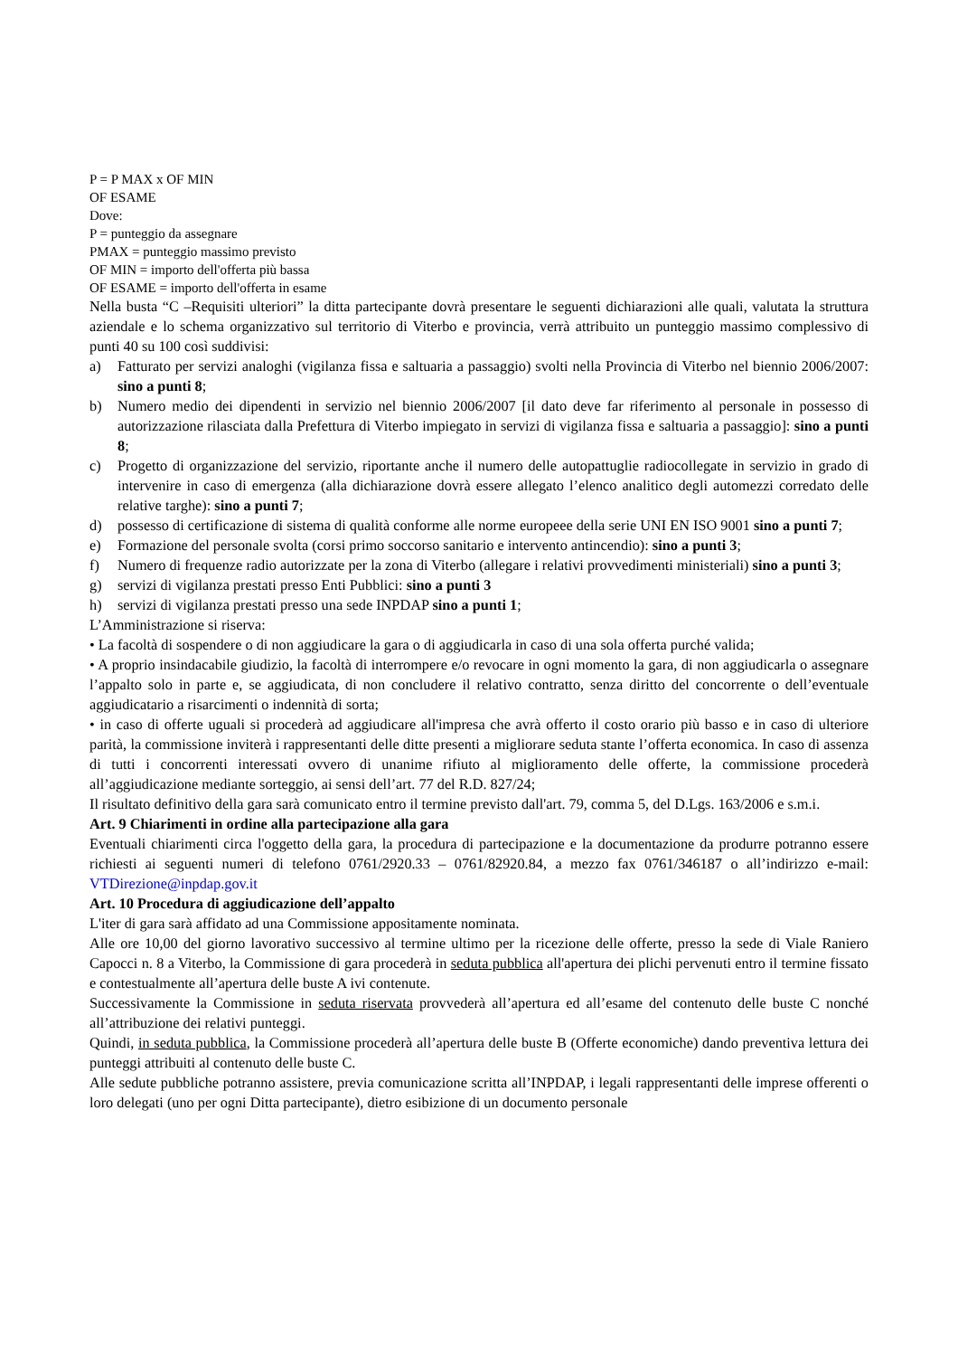P = P MAX x OF MIN
OF ESAME
Dove:
P = punteggio da assegnare
PMAX = punteggio massimo previsto
OF MIN = importo dell'offerta più bassa
OF ESAME = importo dell'offerta in esame
Nella busta “C –Requisiti ulteriori” la ditta partecipante dovrà presentare le seguenti dichiarazioni alle quali, valutata la struttura aziendale e lo schema organizzativo sul territorio di Viterbo e provincia, verrà attribuito un punteggio massimo complessivo di punti 40 su 100 così suddivisi:
a) Fatturato per servizi analoghi (vigilanza fissa e saltuaria a passaggio) svolti nella Provincia di Viterbo nel biennio 2006/2007: sino a punti 8;
b) Numero medio dei dipendenti in servizio nel biennio 2006/2007 [il dato deve far riferimento al personale in possesso di autorizzazione rilasciata dalla Prefettura di Viterbo impiegato in servizi di vigilanza fissa e saltuaria a passaggio]: sino a punti 8;
c) Progetto di organizzazione del servizio, riportante anche il numero delle autopattuglie radiocollegate in servizio in grado di intervenire in caso di emergenza (alla dichiarazione dovrà essere allegato l’elenco analitico degli automezzi corredato delle relative targhe): sino a punti 7;
d) possesso di certificazione di sistema di qualità conforme alle norme europeee della serie UNI EN ISO 9001 sino a punti 7;
e) Formazione del personale svolta (corsi primo soccorso sanitario e intervento antincendio): sino a punti 3;
f) Numero di frequenze radio autorizzate per la zona di Viterbo (allegare i relativi provvedimenti ministeriali) sino a punti 3;
g) servizi di vigilanza prestati presso Enti Pubblici: sino a punti 3
h) servizi di vigilanza prestati presso una sede INPDAP sino a punti 1;
L’Amministrazione si riserva:
• La facoltà di sospendere o di non aggiudicare la gara o di aggiudicarla in caso di una sola offerta purché valida;
• A proprio insindacabile giudizio, la facoltà di interrompere e/o revocare in ogni momento la gara, di non aggiudicarla o assegnare l’appalto solo in parte e, se aggiudicata, di non concludere il relativo contratto, senza diritto del concorrente o dell’eventuale aggiudicatario a risarcimenti o indennità di sorta;
• in caso di offerte uguali si procederà ad aggiudicare all'impresa che avrà offerto il costo orario più basso e in caso di ulteriore parità, la commissione inviterà i rappresentanti delle ditte presenti a migliorare seduta stante l’offerta economica. In caso di assenza di tutti i concorrenti interessati ovvero di unanime rifiuto al miglioramento delle offerte, la commissione procederà all’aggiudicazione mediante sorteggio, ai sensi dell’art. 77 del R.D. 827/24;
Il risultato definitivo della gara sarà comunicato entro il termine previsto dall'art. 79, comma 5, del D.Lgs. 163/2006 e s.m.i.
Art. 9 Chiarimenti in ordine alla partecipazione alla gara
Eventuali chiarimenti circa l'oggetto della gara, la procedura di partecipazione e la documentazione da produrre potranno essere richiesti ai seguenti numeri di telefono 0761/2920.33 – 0761/82920.84, a mezzo fax 0761/346187 o all’indirizzo e-mail: VTDirezione@inpdap.gov.it
Art. 10 Procedura di aggiudicazione dell’appalto
L'iter di gara sarà affidato ad una Commissione appositamente nominata.
Alle ore 10,00 del giorno lavorativo successivo al termine ultimo per la ricezione delle offerte, presso la sede di Viale Raniero Capocci n. 8 a Viterbo, la Commissione di gara procederà in seduta pubblica all'apertura dei plichi pervenuti entro il termine fissato e contestualmente all’apertura delle buste A ivi contenute.
Successivamente la Commissione in seduta riservata provvederà all’apertura ed all’esame del contenuto delle buste C nonché all’attribuzione dei relativi punteggi.
Quindi, in seduta pubblica, la Commissione procederà all’apertura delle buste B (Offerte economiche) dando preventiva lettura dei punteggi attribuiti al contenuto delle buste C.
Alle sedute pubbliche potranno assistere, previa comunicazione scritta all’INPDAP, i legali rappresentanti delle imprese offerenti o loro delegati (uno per ogni Ditta partecipante), dietro esibizione di un documento personale